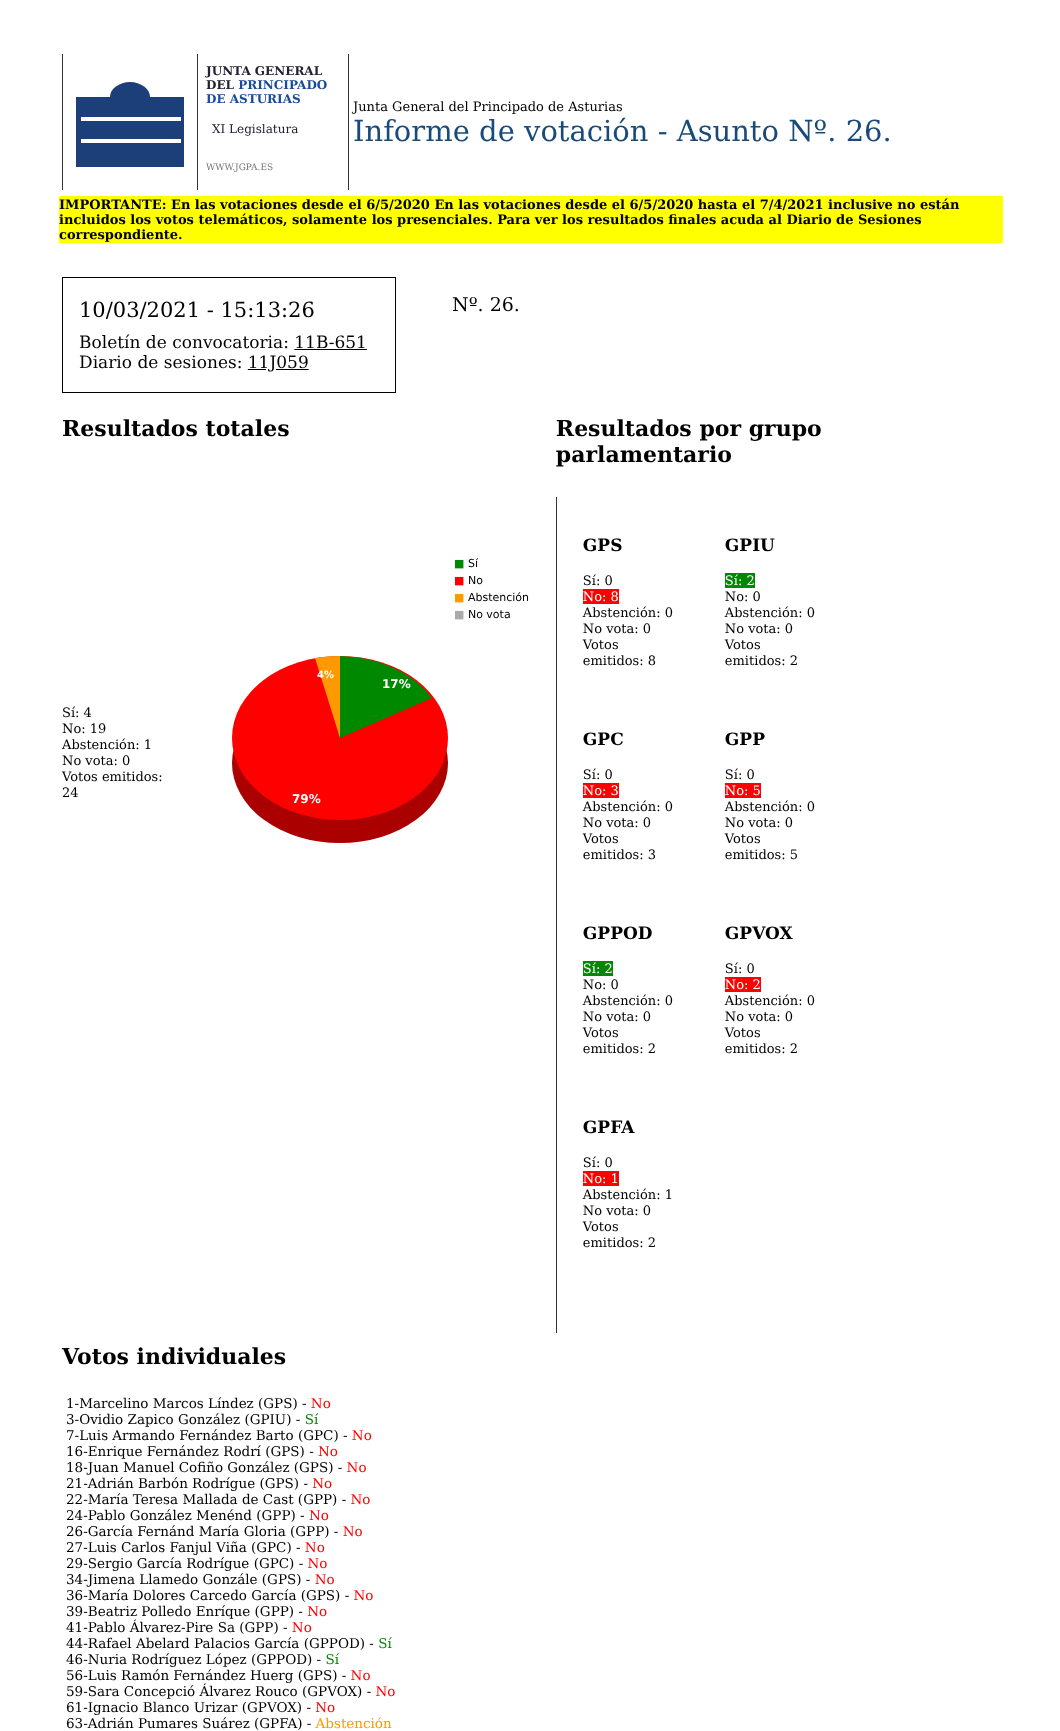JUNTA GENERAL
DEL PRINCIPADO
DE ASTURIAS
XI Legislatura
WWW.JGPA.ES
Junta General del Principado de Asturias
Informe de votación - Asunto Nº. 26.
IMPORTANTE: En las votaciones desde el 6/5/2020 En las votaciones desde el 6/5/2020 hasta el 7/4/2021 inclusive no están incluidos los votos telemáticos, solamente los presenciales. Para ver los resultados finales acuda al Diario de Sesiones correspondiente.
10/03/2021 - 15:13:26
Boletín de convocatoria: 11B-651
Diario de sesiones: 11J059
Nº. 26.
Resultados totales
■ Sí
■ No
■ Abstención
■ No vota
Sí: 4
No: 19
Abstención: 1
No vota: 0
Votos emitidos:
24
17%
4%
79%
Resultados por grupo parlamentario
GPS
Sí: 0
No: 8
Abstención: 0
No vota: 0
Votos
emitidos: 8
GPIU
Sí: 2
No: 0
Abstención: 0
No vota: 0
Votos
emitidos: 2
GPC
Sí: 0
No: 3
Abstención: 0
No vota: 0
Votos
emitidos: 3
GPP
Sí: 0
No: 5
Abstención: 0
No vota: 0
Votos
emitidos: 5
GPPOD
Sí: 2
No: 0
Abstención: 0
No vota: 0
Votos
emitidos: 2
GPVOX
Sí: 0
No: 2
Abstención: 0
No vota: 0
Votos
emitidos: 2
GPFA
Sí: 0
No: 1
Abstención: 1
No vota: 0
Votos
emitidos: 2
Votos individuales
1-Marcelino Marcos Líndez (GPS) - No
3-Ovidio Zapico González (GPIU) - Sí
7-Luis Armando Fernández Barto (GPC) - No
16-Enrique Fernández Rodrí (GPS) - No
18-Juan Manuel Cofiño González (GPS) - No
21-Adrián Barbón Rodrígue (GPS) - No
22-María Teresa Mallada de Cast (GPP) - No
24-Pablo González Menénd (GPP) - No
26-García Fernánd María Gloria (GPP) - No
27-Luis Carlos Fanjul Viña (GPC) - No
29-Sergio García Rodrígue (GPC) - No
34-Jimena Llamedo Gonzále (GPS) - No
36-María Dolores Carcedo García (GPS) - No
39-Beatriz Polledo Enríque (GPP) - No
41-Pablo Álvarez-Pire Sa (GPP) - No
44-Rafael Abelard Palacios García (GPPOD) - Sí
46-Nuria Rodríguez López (GPPOD) - Sí
56-Luis Ramón Fernández Huerg (GPS) - No
59-Sara Concepció Álvarez Rouco (GPVOX) - No
61-Ignacio Blanco Urizar (GPVOX) - No
63-Adrián Pumares Suárez (GPFA) - Abstención